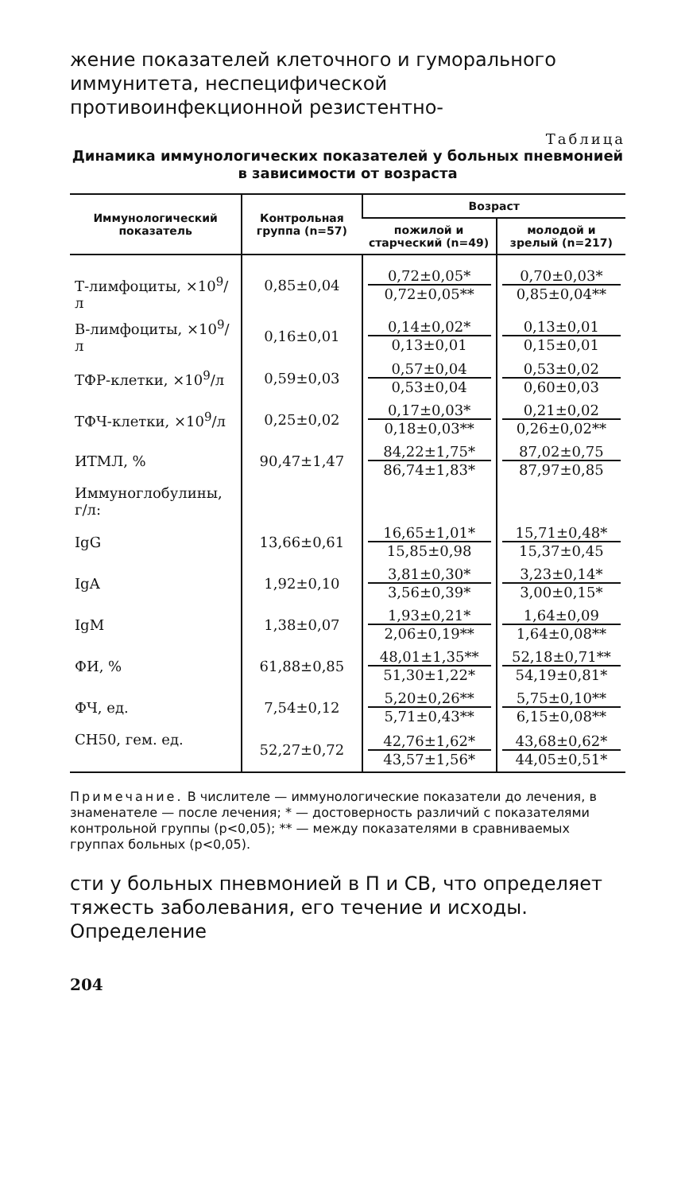жение показателей клеточного и гуморального иммунитета, неспецифической противоинфекционной резистентно-
Таблица
Динамика иммунологических показателей у больных пневмонией
в зависимости от возраста
| Иммунологический показатель | Контрольная группа (n=57) | Возраст | |
| --- | --- | --- | --- |
| | | пожилой и старческий (n=49) | молодой и зрелый (n=217) |
| Т-лимфоциты, ×10<sup>9</sup>/л | 0,85±0,04 | 0,72±0,05* 0,72±0,05** | 0,70±0,03* 0,85±0,04** |
| В-лимфоциты, ×10<sup>9</sup>/л | 0,16±0,01 | 0,14±0,02* 0,13±0,01 | 0,13±0,01 0,15±0,01 |
| ТФР-клетки, ×10<sup>9</sup>/л | 0,59±0,03 | 0,57±0,04 0,53±0,04 | 0,53±0,02 0,60±0,03 |
| ТФЧ-клетки, ×10<sup>9</sup>/л | 0,25±0,02 | 0,17±0,03* 0,18±0,03** | 0,21±0,02 0,26±0,02** |
| ИТМЛ, % | 90,47±1,47 | 84,22±1,75* 86,74±1,83* | 87,02±0,75 87,97±0,85 |
| Иммуноглобулины, г/л: | | | |
| IgG | 13,66±0,61 | 16,65±1,01* 15,85±0,98 | 15,71±0,48* 15,37±0,45 |
| IgA | 1,92±0,10 | 3,81±0,30* 3,56±0,39* | 3,23±0,14* 3,00±0,15* |
| IgM | 1,38±0,07 | 1,93±0,21* 2,06±0,19** | 1,64±0,09 1,64±0,08** |
| ФИ, % | 61,88±0,85 | 48,01±1,35** 51,30±1,22* | 52,18±0,71** 54,19±0,81* |
| ФЧ, ед. | 7,54±0,12 | 5,20±0,26** 5,71±0,43** | 5,75±0,10** 6,15±0,08** |
| СН50, гем. ед. | 52,27±0,72 | 42,76±1,62* 43,57±1,56* | 43,68±0,62* 44,05±0,51* |
Примечание. В числителе — иммунологические показатели до лечения, в знаменателе — после лечения; * — достоверность различий с показателями контрольной группы (p<0,05); ** — между показателями в сравниваемых группах больных (p<0,05).
сти у больных пневмонией в П и СВ, что определяет тяжесть заболевания, его течение и исходы. Определение
204